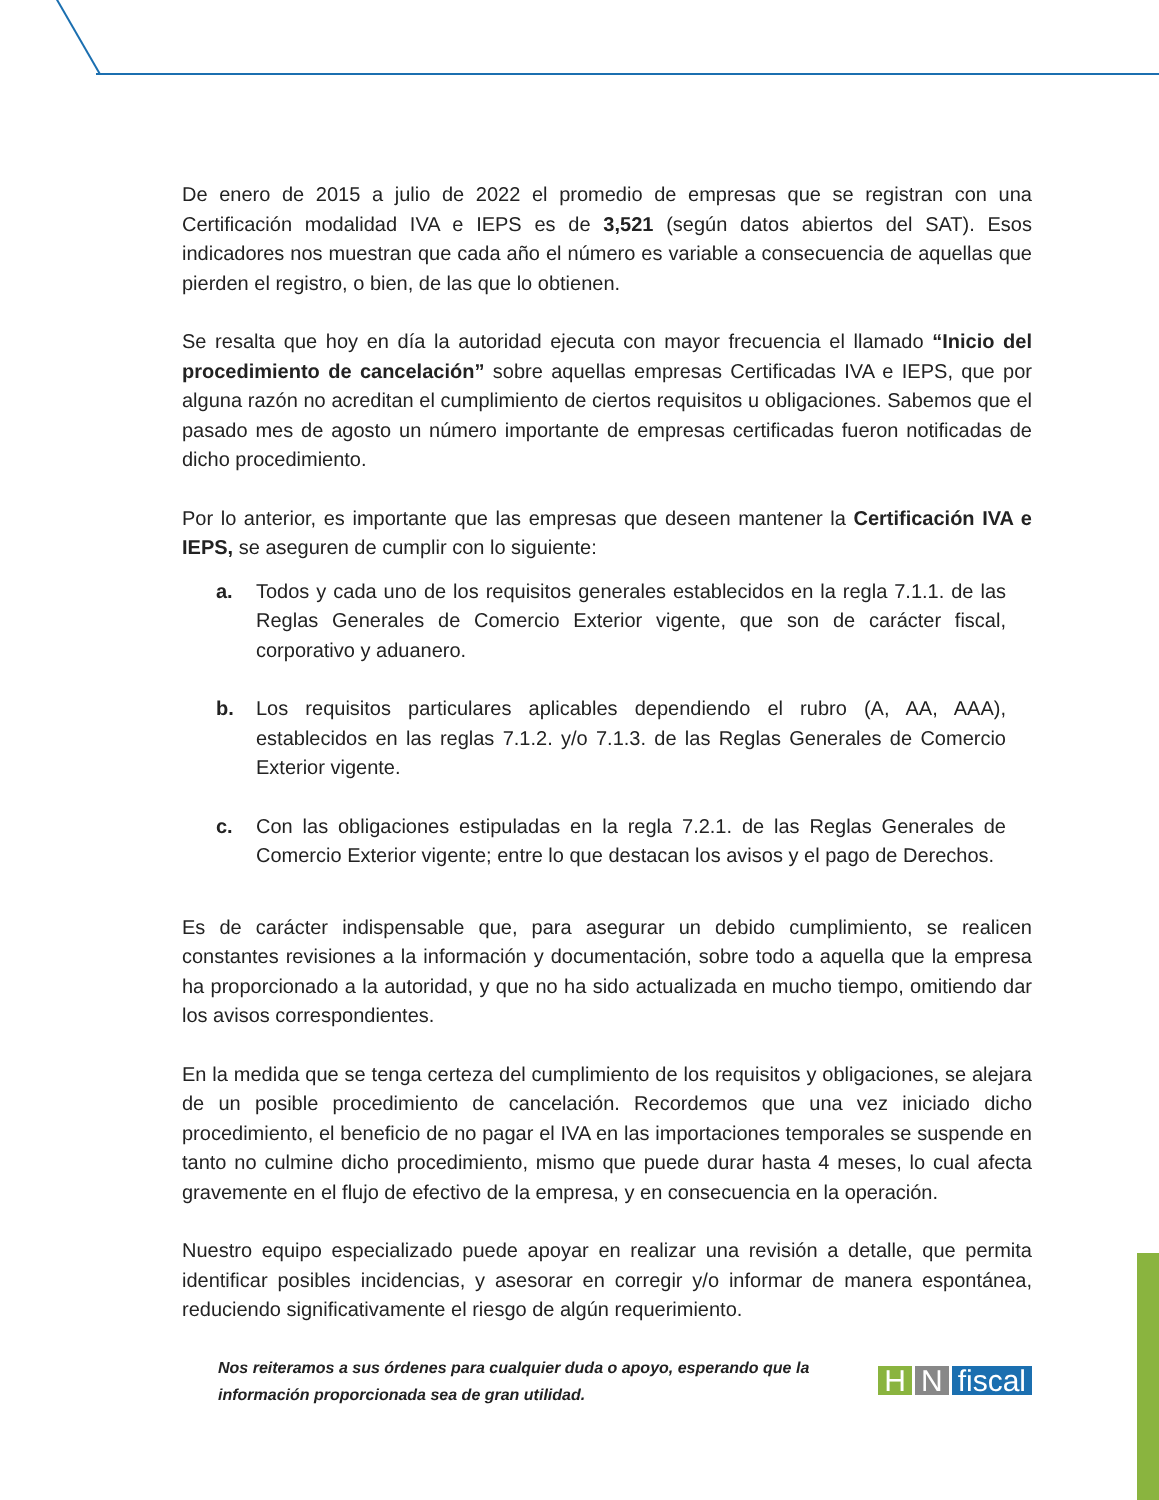De enero de 2015 a julio de 2022 el promedio de empresas que se registran con una Certificación modalidad IVA e IEPS es de 3,521 (según datos abiertos del SAT). Esos indicadores nos muestran que cada año el número es variable a consecuencia de aquellas que pierden el registro, o bien, de las que lo obtienen.
Se resalta que hoy en día la autoridad ejecuta con mayor frecuencia el llamado “Inicio del procedimiento de cancelación” sobre aquellas empresas Certificadas IVA e IEPS, que por alguna razón no acreditan el cumplimiento de ciertos requisitos u obligaciones. Sabemos que el pasado mes de agosto un número importante de empresas certificadas fueron notificadas de dicho procedimiento.
Por lo anterior, es importante que las empresas que deseen mantener la Certificación IVA e IEPS, se aseguren de cumplir con lo siguiente:
a. Todos y cada uno de los requisitos generales establecidos en la regla 7.1.1. de las Reglas Generales de Comercio Exterior vigente, que son de carácter fiscal, corporativo y aduanero.
b. Los requisitos particulares aplicables dependiendo el rubro (A, AA, AAA), establecidos en las reglas 7.1.2. y/o 7.1.3. de las Reglas Generales de Comercio Exterior vigente.
c. Con las obligaciones estipuladas en la regla 7.2.1. de las Reglas Generales de Comercio Exterior vigente; entre lo que destacan los avisos y el pago de Derechos.
Es de carácter indispensable que, para asegurar un debido cumplimiento, se realicen constantes revisiones a la información y documentación, sobre todo a aquella que la empresa ha proporcionado a la autoridad, y que no ha sido actualizada en mucho tiempo, omitiendo dar los avisos correspondientes.
En la medida que se tenga certeza del cumplimiento de los requisitos y obligaciones, se alejara de un posible procedimiento de cancelación. Recordemos que una vez iniciado dicho procedimiento, el beneficio de no pagar el IVA en las importaciones temporales se suspende en tanto no culmine dicho procedimiento, mismo que puede durar hasta 4 meses, lo cual afecta gravemente en el flujo de efectivo de la empresa, y en consecuencia en la operación.
Nuestro equipo especializado puede apoyar en realizar una revisión a detalle, que permita identificar posibles incidencias, y asesorar en corregir y/o informar de manera espontánea, reduciendo significativamente el riesgo de algún requerimiento.
Nos reiteramos a sus órdenes para cualquier duda o apoyo, esperando que la información proporcionada sea de gran utilidad.
H N fiscal